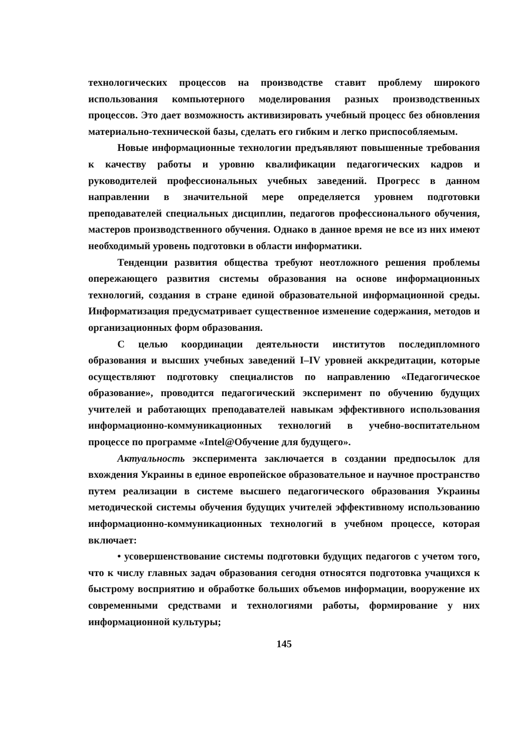технологических процессов на производстве ставит проблему широкого использования компьютерного моделирования разных производственных процессов. Это дает возможность активизировать учебный процесс без обновления материально-технической базы, сделать его гибким и легко приспособляемым.
Новые информационные технологии предъявляют повышенные требования к качеству работы и уровню квалификации педагогических кадров и руководителей профессиональных учебных заведений. Прогресс в данном направлении в значительной мере определяется уровнем подготовки преподавателей специальных дисциплин, педагогов профессионального обучения, мастеров производственного обучения. Однако в данное время не все из них имеют необходимый уровень подготовки в области информатики.
Тенденции развития общества требуют неотложного решения проблемы опережающего развития системы образования на основе информационных технологий, создания в стране единой образовательной информационной среды. Информатизация предусматривает существенное изменение содержания, методов и организационных форм образования.
С целью координации деятельности институтов последипломного образования и высших учебных заведений I–IV уровней аккредитации, которые осуществляют подготовку специалистов по направлению «Педагогическое образование», проводится педагогический эксперимент по обучению будущих учителей и работающих преподавателей навыкам эффективного использования информационно-коммуникационных технологий в учебно-воспитательном процессе по программе «Intel@Обучение для будущего».
Актуальность эксперимента заключается в создании предпосылок для вхождения Украины в единое европейское образовательное и научное пространство путем реализации в системе высшего педагогического образования Украины методической системы обучения будущих учителей эффективному использованию информационно-коммуникационных технологий в учебном процессе, которая включает:
• усовершенствование системы подготовки будущих педагогов с учетом того, что к числу главных задач образования сегодня относятся подготовка учащихся к быстрому восприятию и обработке больших объемов информации, вооружение их современными средствами и технологиями работы, формирование у них информационной культуры;
145